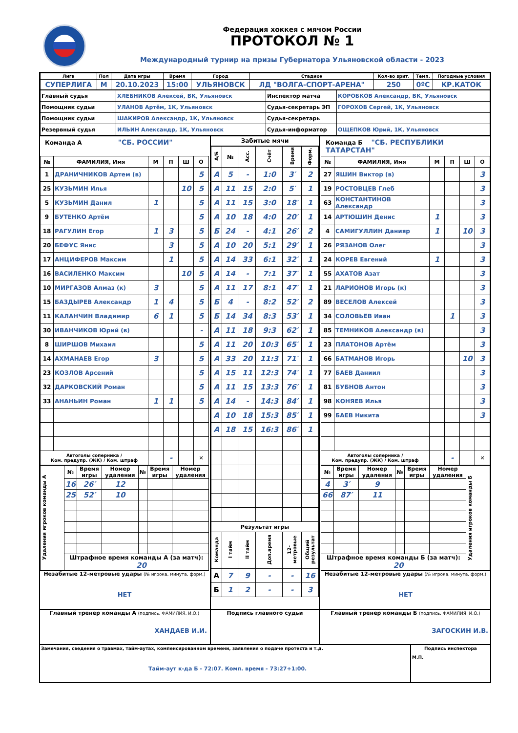Федерация хоккея с мячом России
ПРОТОКОЛ № 1
Международный турнир на призы Губернатора Ульяновской области - 2023
| Лига | Пол | Дата игры | Время | Город | Стадион | Кол-во зрит. | Темп. | Погодные условия |
| --- | --- | --- | --- | --- | --- | --- | --- | --- |
| СУПЕРЛИГА | М | 20.10.2023 | 15:00 | УЛЬЯНОВСК | ЛД "ВОЛГА-СПОРТ-АРЕНА" | 250 | 0ºC | КР.КАТОК |
| Главный судья | ХЛЕБНИКОВ Алексей, ВК, Ульяновск | Инспектор матча | КОРОБКОВ Александр, ВК, Ульяновск |
| Помощник судьи | УЛАНОВ Артём, 1К, Ульяновск | Судья-секретарь ЭП | ГОРОХОВ Сергей, 1К, Ульяновск |
| Помощник судьи | ШАКИРОВ Александр, 1К, Ульяновск | Судья-секретарь | |
| Резервный судья | ИЛЬИН Александр, 1К, Ульяновск | Судья-информатор | ОЩЕПКОВ Юрий, 1К, Ульяновск |
Команда А "СБ. РОССИИ"
| № | ФАМИЛИЯ, Имя | М | П | Ш | О |
| --- | --- | --- | --- | --- | --- |
| 1 | ДРАНИЧНИКОВ Артем (в) | | | | 5 |
| 25 | КУЗЬМИН Илья | | | 10 | 5 |
| 5 | КУЗЬМИН Данил | 1 | | | 5 |
| 9 | БУТЕНКО Артём | | | | 5 |
| 18 | РАГУЛИН Егор | 1 | 3 | | 5 |
| 20 | БЕФУС Янис | | 3 | | 5 |
| 17 | АНЦИФЕРОВ Максим | | 1 | | 5 |
| 16 | ВАСИЛЕНКО Максим | | | 10 | 5 |
| 10 | МИРГАЗОВ Алмаз (к) | 3 | | | 5 |
| 15 | БАЗДЫРЕВ Александр | 1 | 4 | | 5 |
| 11 | КАЛАНЧИН Владимир | 6 | 1 | | 5 |
| 30 | ИВАНЧИКОВ Юрий (в) | | | | - |
| 8 | ШИРШОВ Михаил | | | | 5 |
| 14 | АХМАНАЕВ Егор | 3 | | | 5 |
| 23 | КОЗЛОВ Арсений | | | | 5 |
| 32 | ДАРКОВСКИЙ Роман | | | | 5 |
| 33 | АНАНЬИН Роман | 1 | 1 | | 5 |
| Автоголы соперника / Ком. предупр. (ЖК) / Ком. штраф | | | - | | ✕ |
| Удаления игроков команды А | № | Время игры | Номер удаления | № | Время игры | Номер удаления |
| | 16 | 26′ | 12 | | | |
| | 25 | 52′ | 10 | | | |
| | Штрафное время команды А (за матч): 20 | | | | | |
Незабитые 12-метровые удары (№ игрока, минута, форм.)
НЕТ
Забитые мячи
| А/Б | № | Асс. | Счёт | Время | Форм. |
| --- | --- | --- | --- | --- | --- |
| А | 5 | - | 1:0 | 3′ | 2 |
| А | 11 | 15 | 2:0 | 5′ | 1 |
| А | 11 | 15 | 3:0 | 18′ | 1 |
| А | 10 | 18 | 4:0 | 20′ | 1 |
| Б | 24 | - | 4:1 | 26′ | 2 |
| А | 10 | 20 | 5:1 | 29′ | 1 |
| А | 14 | 33 | 6:1 | 32′ | 1 |
| А | 14 | - | 7:1 | 37′ | 1 |
| А | 11 | 17 | 8:1 | 47′ | 1 |
| Б | 4 | - | 8:2 | 52′ | 2 |
| Б | 14 | 34 | 8:3 | 53′ | 1 |
| А | 11 | 18 | 9:3 | 62′ | 1 |
| А | 11 | 20 | 10:3 | 65′ | 1 |
| А | 33 | 20 | 11:3 | 71′ | 1 |
| А | 15 | 11 | 12:3 | 74′ | 1 |
| А | 11 | 15 | 13:3 | 76′ | 1 |
| А | 14 | - | 14:3 | 84′ | 1 |
| А | 10 | 18 | 15:3 | 85′ | 1 |
| А | 18 | 15 | 16:3 | 86′ | 1 |
| Результат игры | | | | | |
| Команда | I тайм | II тайм | Доп.время | 12-метровые | Общий результат |
| А | 7 | 9 | - | - | 16 |
| Б | 1 | 2 | - | - | 3 |
Команда Б "СБ. РЕСПУБЛИКИ ТАТАРСТАН"
| № | ФАМИЛИЯ, Имя | М | П | Ш | О |
| --- | --- | --- | --- | --- | --- |
| 27 | ЯШИН Виктор (в) | | | | 3 |
| 19 | РОСТОВЦЕВ Глеб | | | | 3 |
| 63 | КОНСТАНТИНОВ Александр | | | | 3 |
| 14 | АРТЮШИН Денис | 1 | | | 3 |
| 4 | САМИГУЛЛИН Данияр | 1 | | 10 | 3 |
| 26 | РЯЗАНОВ Олег | | | | 3 |
| 24 | КОРЕВ Евгений | 1 | | | 3 |
| 55 | АХАТОВ Азат | | | | 3 |
| 21 | ЛАРИОНОВ Игорь (к) | | | | 3 |
| 89 | ВЕСЕЛОВ Алексей | | | | 3 |
| 34 | СОЛОВЬЁВ Иван | | 1 | | 3 |
| 85 | ТЕМНИКОВ Александр (в) | | | | 3 |
| 23 | ПЛАТОНОВ Артём | | | | 3 |
| 66 | БАТМАНОВ Игорь | | | 10 | 3 |
| 77 | БАЕВ Даниил | | | | 3 |
| 81 | БУБНОВ Антон | | | | 3 |
| 98 | КОНЯЕВ Илья | | | | 3 |
| 99 | БАЕВ Никита | | | | 3 |
| Автоголы соперника / Ком. предупр. (ЖК) / Ком. штраф | | | - | | ✕ |
| № | Время игры | Номер удаления | № | Время игры | Номер удаления | Удаления игроков команды Б |
| 4 | 3′ | 9 | | | | |
| 66 | 87′ | 11 | | | | |
| Штрафное время команды Б (за матч): 20 | | | | | | |
Незабитые 12-метровые удары (№ игрока, минута, форм.)
НЕТ
Главный тренер команды А (подпись, ФАМИЛИЯ, И.О.)
ХАНДАЕВ И.И.
Подпись главного судьи Главный тренер команды Б (подпись, ФАМИЛИЯ, И.О.)
ЗАГОСКИН И.В.
Замечания, сведения о травмах, тайм-аутах, компенсированном времени, заявления о подаче протеста и т.д.
Тайм-аут к-да Б - 72:07. Комп. время - 73:27+1:00.
Подпись инспектора
М.П.